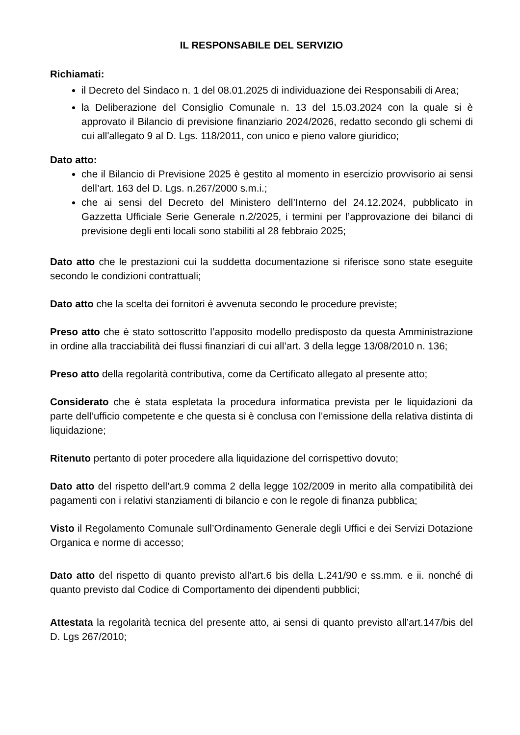IL RESPONSABILE DEL SERVIZIO
Richiamati:
il Decreto del Sindaco n. 1 del 08.01.2025 di individuazione dei Responsabili di Area;
la Deliberazione del Consiglio Comunale n. 13 del 15.03.2024 con la quale si è approvato il Bilancio di previsione finanziario 2024/2026, redatto secondo gli schemi di cui all'allegato 9 al D. Lgs. 118/2011, con unico e pieno valore giuridico;
Dato atto:
che il Bilancio di Previsione 2025 è gestito al momento in esercizio provvisorio ai sensi dell’art. 163 del D. Lgs. n.267/2000 s.m.i.;
che ai sensi del Decreto del Ministero dell’Interno del 24.12.2024, pubblicato in Gazzetta Ufficiale Serie Generale n.2/2025, i termini per l’approvazione dei bilanci di previsione degli enti locali sono stabiliti al 28 febbraio 2025;
Dato atto che le prestazioni cui la suddetta documentazione si riferisce sono state eseguite secondo le condizioni contrattuali;
Dato atto che la scelta dei fornitori è avvenuta secondo le procedure previste;
Preso atto che è stato sottoscritto l’apposito modello predisposto da questa Amministrazione in ordine alla tracciabilità dei flussi finanziari di cui all’art. 3 della legge 13/08/2010 n. 136;
Preso atto della regolarità contributiva, come da Certificato allegato al presente atto;
Considerato che è stata espletata la procedura informatica prevista per le liquidazioni da parte dell’ufficio competente e che questa si è conclusa con l’emissione della relativa distinta di liquidazione;
Ritenuto pertanto di poter procedere alla liquidazione del corrispettivo dovuto;
Dato atto del rispetto dell’art.9 comma 2 della legge 102/2009 in merito alla compatibilità dei pagamenti con i relativi stanziamenti di bilancio e con le regole di finanza pubblica;
Visto il Regolamento Comunale sull’Ordinamento Generale degli Uffici e dei Servizi Dotazione Organica e norme di accesso;
Dato atto del rispetto di quanto previsto all’art.6 bis della L.241/90 e ss.mm. e ii. nonché di quanto previsto dal Codice di Comportamento dei dipendenti pubblici;
Attestata la regolarità tecnica del presente atto, ai sensi di quanto previsto all’art.147/bis del D. Lgs 267/2010;